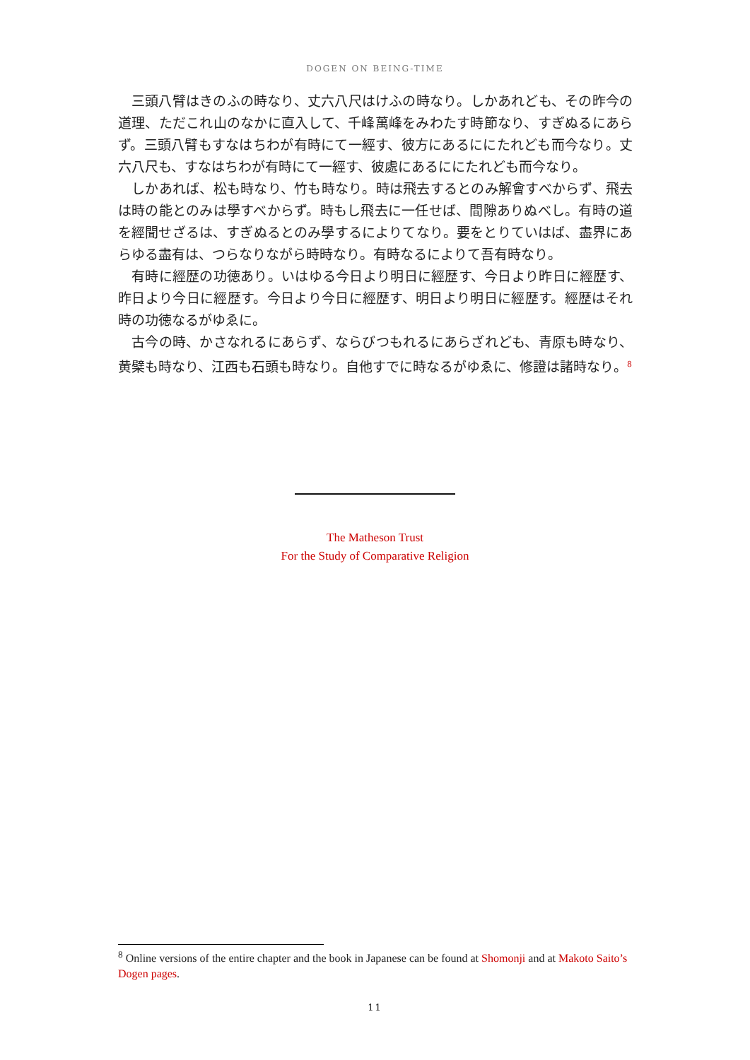DOGEN ON BEING-TIME
三頭八臂はきのふの時なり、丈六八尺はけふの時なり。しかあれども、その昨今の道理、ただこれ山のなかに直入して、千峰萬峰をみわたす時節なり、すぎぬるにあらず。三頭八臂もすなはちわが有時にて一經す、彼方にあるににたれども而今なり。丈六八尺も、すなはちわが有時にて一經す、彼處にあるににたれども而今なり。
しかあれば、松も時なり、竹も時なり。時は飛去するとのみ解會すべからず、飛去は時の能とのみは學すべからず。時もし飛去に一任せば、間隙ありぬべし。有時の道を經聞せざるは、すぎぬるとのみ學するによりてなり。要をとりていはば、盡界にあらゆる盡有は、つらなりながら時時なり。有時なるによりて吾有時なり。
有時に經歴の功徳あり。いはゆる今日より明日に經歴す、今日より昨日に經歴す、昨日より今日に經歴す。今日より今日に經歴す、明日より明日に經歴す。經歴はそれ時の功徳なるがゆゑに。
古今の時、かさなれるにあらず、ならびつもれるにあらざれども、青原も時なり、黄檗も時なり、江西も石頭も時なり。自他すでに時なるがゆゑに、修證は諸時なり。<sup>8</sup>
The Matheson Trust
For the Study of Comparative Religion
<sup>8</sup> Online versions of the entire chapter and the book in Japanese can be found at Shomonji and at Makoto Saito’s Dogen pages.
11